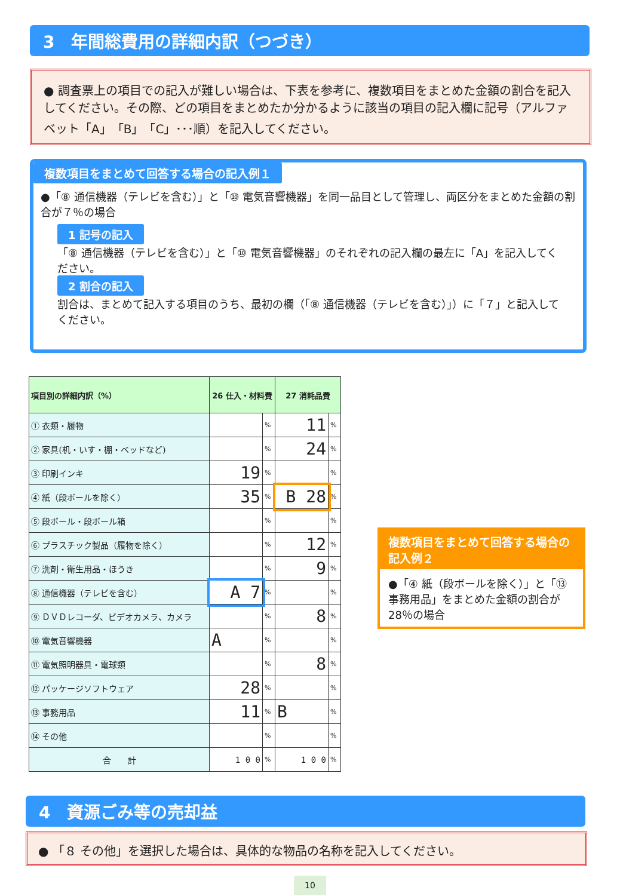3　年間総費用の詳細内訳（つづき）
● 調査票上の項目での記入が難しい場合は、下表を参考に、複数項目をまとめた金額の割合を記入してください。その際、どの項目をまとめたか分かるように該当の項目の記入欄に記号（アルファベット「A」「B」「C」･･･順）を記入してください。
複数項目をまとめて回答する場合の記入例１
●「⑧ 通信機器（テレビを含む）」と「⑩ 電気音響機器」を同一品目として管理し、両区分をまとめた金額の割合が７％の場合
1 記号の記入
「⑧ 通信機器（テレビを含む）」と「⑩ 電気音響機器」のそれぞれの記入欄の最左に「A」を記入してください。
2 割合の記入
割合は、まとめて記入する項目のうち、最初の欄（「⑧ 通信機器（テレビを含む）」）に「７」と記入してください。
| 項目別の詳細内訳（%） | 26 仕入・材料費 | | 27 消耗品費 | |
| --- | --- | --- | --- | --- |
| ① 衣類・履物 | | % | 11 | % |
| ② 家具(机・いす・棚・ベッドなど) | | % | 24 | % |
| ③ 印刷インキ | 19 | % | | % |
| ④ 紙（段ボールを除く） | 35 | % | B 28 | % |
| ⑤ 段ボール・段ボール箱 | | % | | % |
| ⑥ プラスチック製品（履物を除く） | | % | 12 | % |
| ⑦ 洗剤・衛生用品・ほうき | | % | 9 | % |
| ⑧ 通信機器（テレビを含む） | A 7 | % | | % |
| ⑨ ＤＶＤレコーダ、ビデオカメラ、カメラ | | % | 8 | % |
| ⑩ 電気音響機器 | A | % | | % |
| ⑪ 電気照明器具・電球類 | | % | 8 | % |
| ⑫ パッケージソフトウェア | 28 | % | | % |
| ⑬ 事務用品 | 11 | % | B | % |
| ⑭ その他 | | % | | % |
| 合 計 | 1 0 0 | % | 1 0 0 | % |
複数項目をまとめて回答する場合の記入例２
●「④ 紙（段ボールを除く）」と「⑬ 事務用品」をまとめた金額の割合が28％の場合
4　資源ごみ等の売却益
● 「８ その他」を選択した場合は、具体的な物品の名称を記入してください。
10